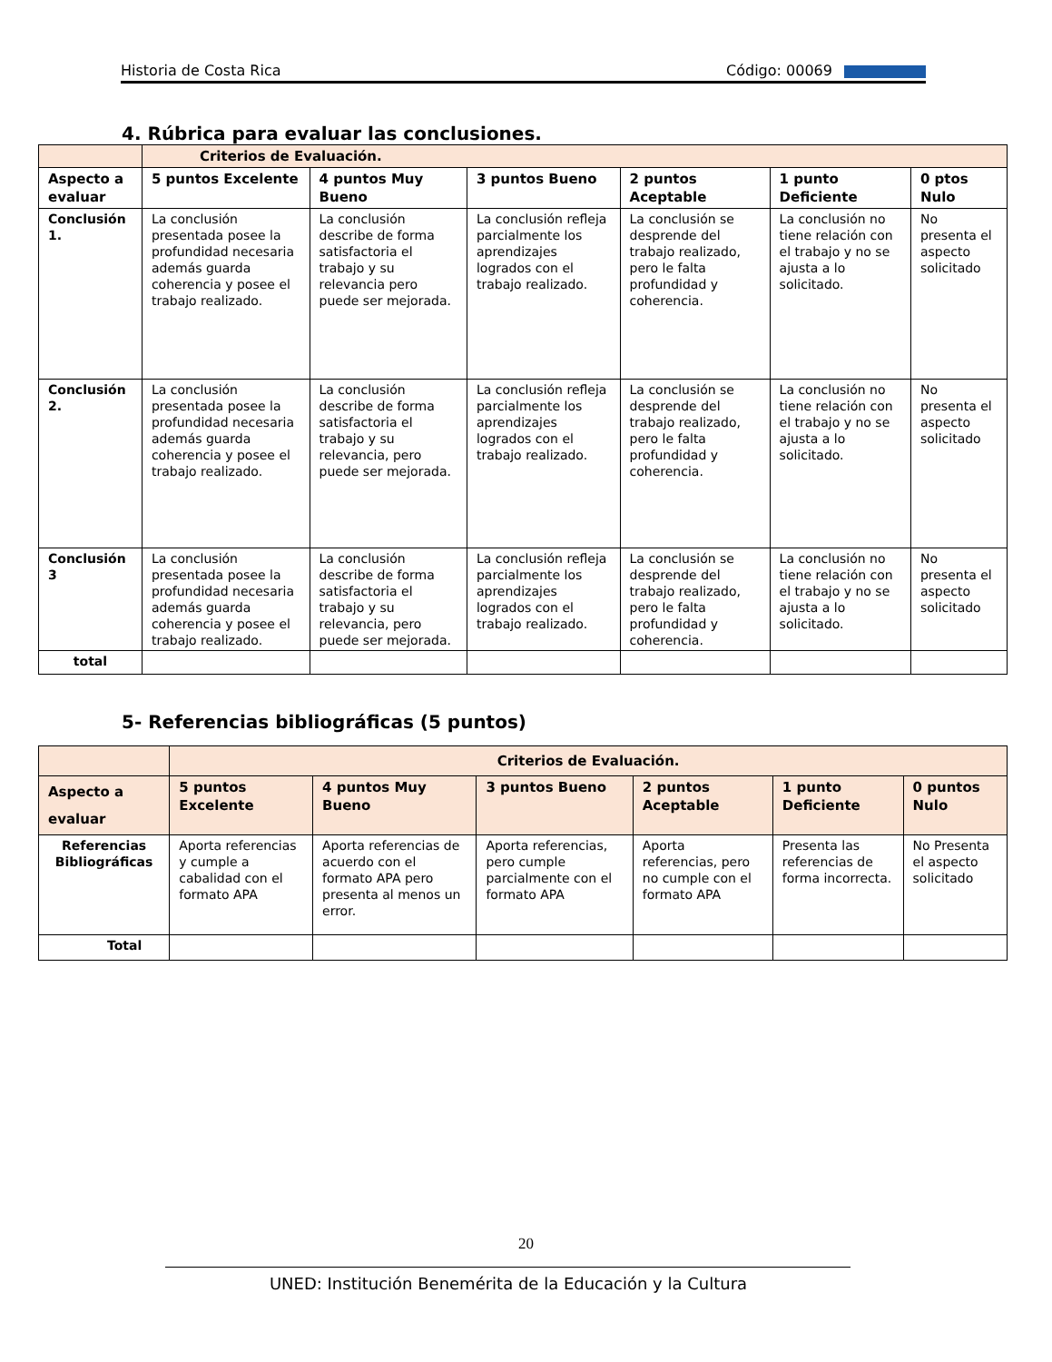Historia de Costa Rica Código: 00069
4. Rúbrica para evaluar las conclusiones.
| | Criterios de Evaluación. | | | | | |
| --- | --- | --- | --- | --- | --- | --- |
| Aspecto a evaluar | 5 puntos Excelente | 4 puntos Muy Bueno | 3 puntos Bueno | 2 puntos Aceptable | 1 punto Deficiente | 0 ptos Nulo |
| Conclusión 1. | La conclusión presentada posee la profundidad necesaria además guarda coherencia y posee el trabajo realizado. | La conclusión describe de forma satisfactoria el trabajo y su relevancia pero puede ser mejorada. | La conclusión refleja parcialmente los aprendizajes logrados con el trabajo realizado. | La conclusión se desprende del trabajo realizado, pero le falta profundidad y coherencia. | La conclusión no tiene relación con el trabajo y no se ajusta a lo solicitado. | No presenta el aspecto solicitado |
| Conclusión 2. | La conclusión presentada posee la profundidad necesaria además guarda coherencia y posee el trabajo realizado. | La conclusión describe de forma satisfactoria el trabajo y su relevancia, pero puede ser mejorada. | La conclusión refleja parcialmente los aprendizajes logrados con el trabajo realizado. | La conclusión se desprende del trabajo realizado, pero le falta profundidad y coherencia. | La conclusión no tiene relación con el trabajo y no se ajusta a lo solicitado. | No presenta el aspecto solicitado |
| Conclusión 3 | La conclusión presentada posee la profundidad necesaria además guarda coherencia y posee el trabajo realizado. | La conclusión describe de forma satisfactoria el trabajo y su relevancia, pero puede ser mejorada. | La conclusión refleja parcialmente los aprendizajes logrados con el trabajo realizado. | La conclusión se desprende del trabajo realizado, pero le falta profundidad y coherencia. | La conclusión no tiene relación con el trabajo y no se ajusta a lo solicitado. | No presenta el aspecto solicitado |
| total | | | | | | |
5- Referencias bibliográficas (5 puntos)
| | Criterios de Evaluación. | | | | | |
| --- | --- | --- | --- | --- | --- | --- |
| Aspecto a evaluar | 5 puntos Excelente | 4 puntos Muy Bueno | 3 puntos Bueno | 2 puntos Aceptable | 1 punto Deficiente | 0 puntos Nulo |
| Referencias Bibliográficas | Aporta referencias y cumple a cabalidad con el formato APA | Aporta referencias de acuerdo con el formato APA pero presenta al menos un error. | Aporta referencias, pero cumple parcialmente con el formato APA | Aporta referencias, pero no cumple con el formato APA | Presenta las referencias de forma incorrecta. | No Presenta el aspecto solicitado |
| Total | | | | | | |
20
UNED: Institución Benemérita de la Educación y la Cultura